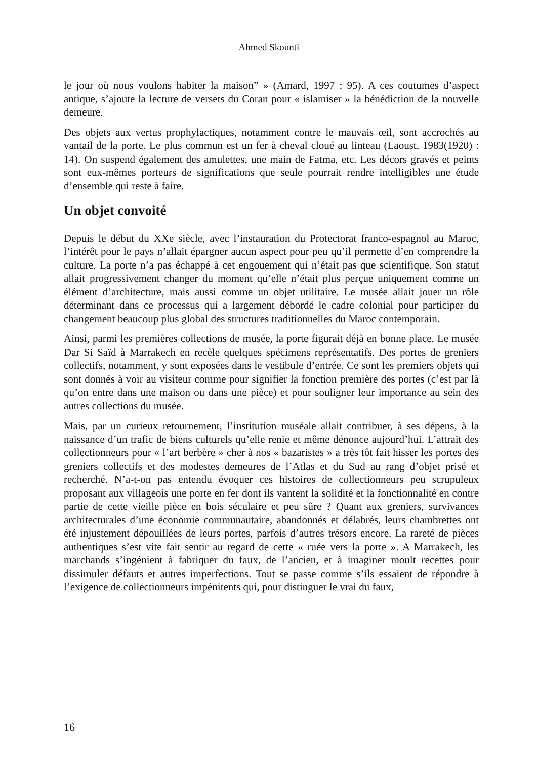Ahmed Skounti
le jour où nous voulons habiter la maison” » (Amard, 1997 : 95). A ces coutumes d’aspect antique, s’ajoute la lecture de versets du Coran pour « islamiser » la bénédiction de la nouvelle demeure.
Des objets aux vertus prophylactiques, notamment contre le mauvais œil, sont accrochés au vantail de la porte. Le plus commun est un fer à cheval cloué au linteau (Laoust, 1983(1920) : 14). On suspend également des amulettes, une main de Fatma, etc. Les décors gravés et peints sont eux-mêmes porteurs de significations que seule pourrait rendre intelligibles une étude d’ensemble qui reste à faire.
Un objet convoité
Depuis le début du XXe siècle, avec l’instauration du Protectorat franco-espagnol au Maroc, l’intérêt pour le pays n’allait épargner aucun aspect pour peu qu’il permette d’en comprendre la culture. La porte n’a pas échappé à cet engouement qui n’était pas que scientifique. Son statut allait progressivement changer du moment qu’elle n’était plus perçue uniquement comme un élément d’architecture, mais aussi comme un objet utilitaire. Le musée allait jouer un rôle déterminant dans ce processus qui a largement débordé le cadre colonial pour participer du changement beaucoup plus global des structures traditionnelles du Maroc contemporain.
Ainsi, parmi les premières collections de musée, la porte figurait déjà en bonne place. Le musée Dar Si Saïd à Marrakech en recèle quelques spécimens représentatifs. Des portes de greniers collectifs, notamment, y sont exposées dans le vestibule d’entrée. Ce sont les premiers objets qui sont donnés à voir au visiteur comme pour signifier la fonction première des portes (c’est par là qu’on entre dans une maison ou dans une pièce) et pour souligner leur importance au sein des autres collections du musée.
Mais, par un curieux retournement, l’institution muséale allait contribuer, à ses dépens, à la naissance d’un trafic de biens culturels qu’elle renie et même dénonce aujourd’hui. L’attrait des collectionneurs pour « l’art berbère » cher à nos « bazaristes » a très tôt fait hisser les portes des greniers collectifs et des modestes demeures de l’Atlas et du Sud au rang d’objet prisé et recherché. N’a-t-on pas entendu évoquer ces histoires de collectionneurs peu scrupuleux proposant aux villageois une porte en fer dont ils vantent la solidité et la fonctionnalité en contre partie de cette vieille pièce en bois séculaire et peu sûre ? Quant aux greniers, survivances architecturales d’une économie communautaire, abandonnés et délabrés, leurs chambrettes ont été injustement dépouillées de leurs portes, parfois d’autres trésors encore. La rareté de pièces authentiques s’est vite fait sentir au regard de cette « ruée vers la porte ». A Marrakech, les marchands s’ingénient à fabriquer du faux, de l’ancien, et à imaginer moult recettes pour dissimuler défauts et autres imperfections. Tout se passe comme s’ils essaient de répondre à l’exigence de collectionneurs impénitents qui, pour distinguer le vrai du faux,
16